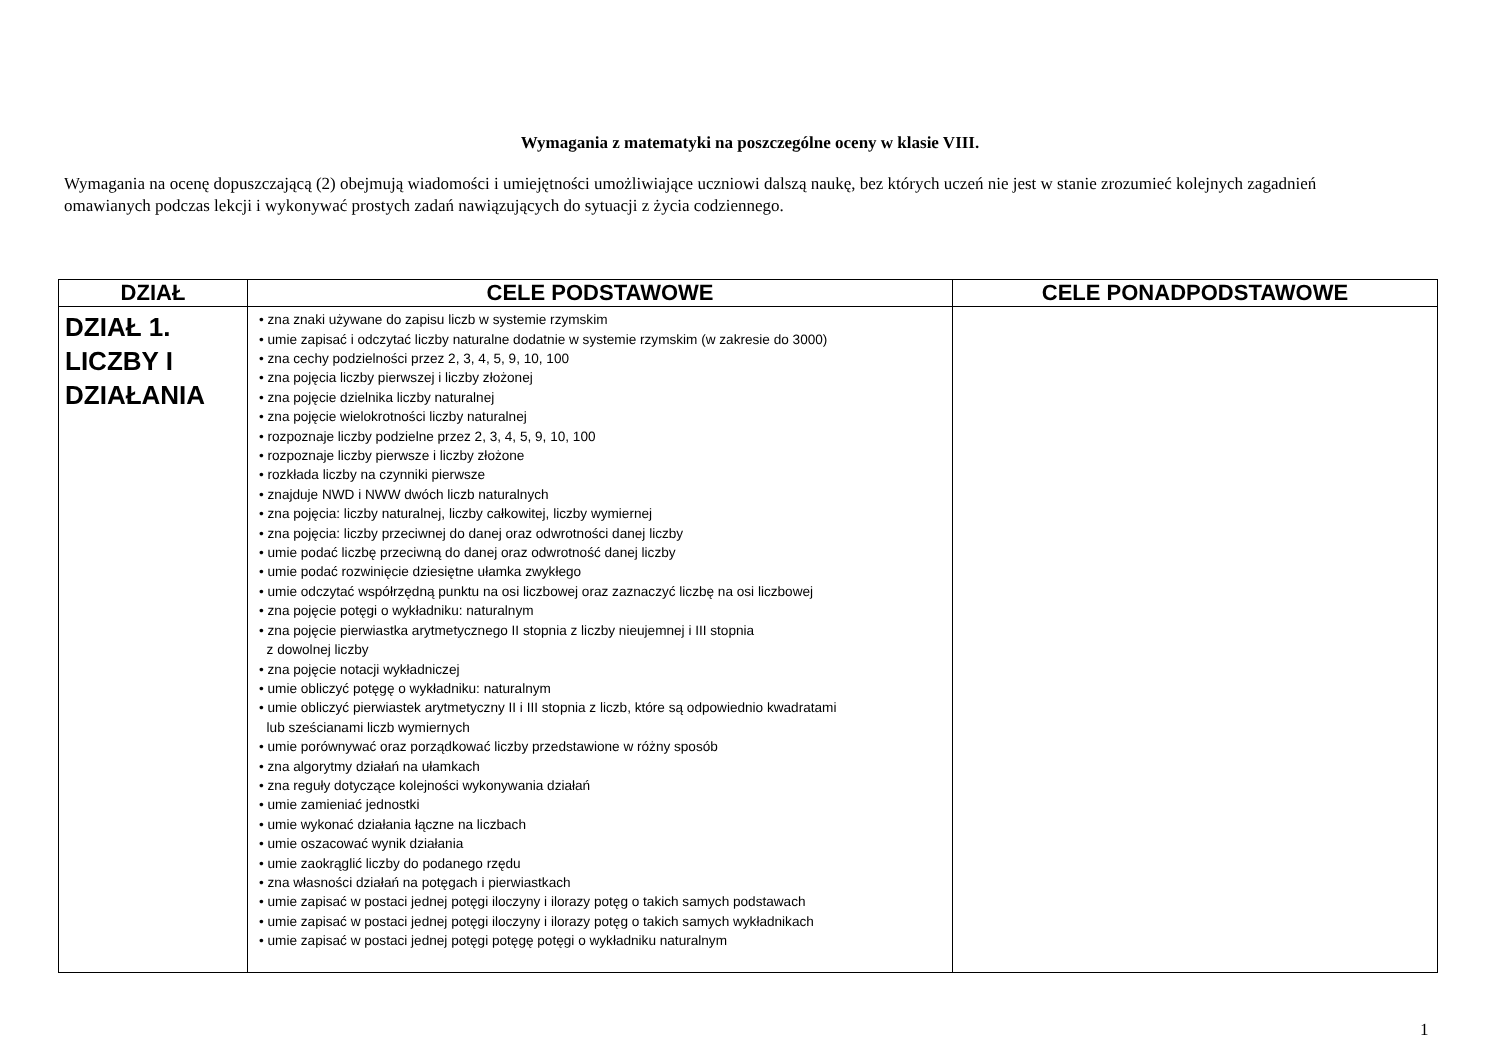Wymagania z matematyki na poszczególne oceny w klasie VIII.
Wymagania na ocenę dopuszczającą (2) obejmują wiadomości i umiejętności umożliwiające uczniowi dalszą naukę, bez których uczeń nie jest w stanie zrozumieć kolejnych zagadnień omawianych podczas lekcji i wykonywać prostych zadań nawiązujących do sytuacji z życia codziennego.
| DZIAŁ | CELE PODSTAWOWE | CELE PONADPODSTAWOWE |
| --- | --- | --- |
| DZIAŁ 1. LICZBY I DZIAŁANIA | • zna znaki używane do zapisu liczb w systemie rzymskim • umie zapisać i odczytać liczby naturalne dodatnie w systemie rzymskim (w zakresie do 3000) • zna cechy podzielności przez 2, 3, 4, 5, 9, 10, 100 • zna pojęcia liczby pierwszej i liczby złożonej • zna pojęcie dzielnika liczby naturalnej • zna pojęcie wielokrotności liczby naturalnej • rozpoznaje liczby podzielne przez 2, 3, 4, 5, 9, 10, 100 • rozpoznaje liczby pierwsze i liczby złożone • rozkłada liczby na czynniki pierwsze • znajduje NWD i NWW dwóch liczb naturalnych • zna pojęcia: liczby naturalnej, liczby całkowitej, liczby wymiernej • zna pojęcia: liczby przeciwnej do danej oraz odwrotności danej liczby • umie podać liczbę przeciwną do danej oraz odwrotność danej liczby • umie podać rozwinięcie dziesiętne ułamka zwykłego • umie odczytać współrzędną punktu na osi liczbowej oraz zaznaczyć liczbę na osi liczbowej • zna pojęcie potęgi o wykładniku: naturalnym • zna pojęcie pierwiastka arytmetycznego II stopnia z liczby nieujemnej i III stopnia z dowolnej liczby • zna pojęcie notacji wykładniczej • umie obliczyć potęgę o wykładniku: naturalnym • umie obliczyć pierwiastek arytmetyczny II i III stopnia z liczb, które są odpowiednio kwadratami lub sześcianami liczb wymiernych • umie porównywać oraz porządkować liczby przedstawione w różny sposób • zna algorytmy działań na ułamkach • zna reguły dotyczące kolejności wykonywania działań • umie zamieniać jednostki • umie wykonać działania łączne na liczbach • umie oszacować wynik działania • umie zaokrąglić liczby do podanego rzędu • zna własności działań na potęgach i pierwiastkach • umie zapisać w postaci jednej potęgi iloczyny i ilorazy potęg o takich samych podstawach • umie zapisać w postaci jednej potęgi iloczyny i ilorazy potęg o takich samych wykładnikach • umie zapisać w postaci jednej potęgi potęgę potęgi o wykładniku naturalnym | |
1